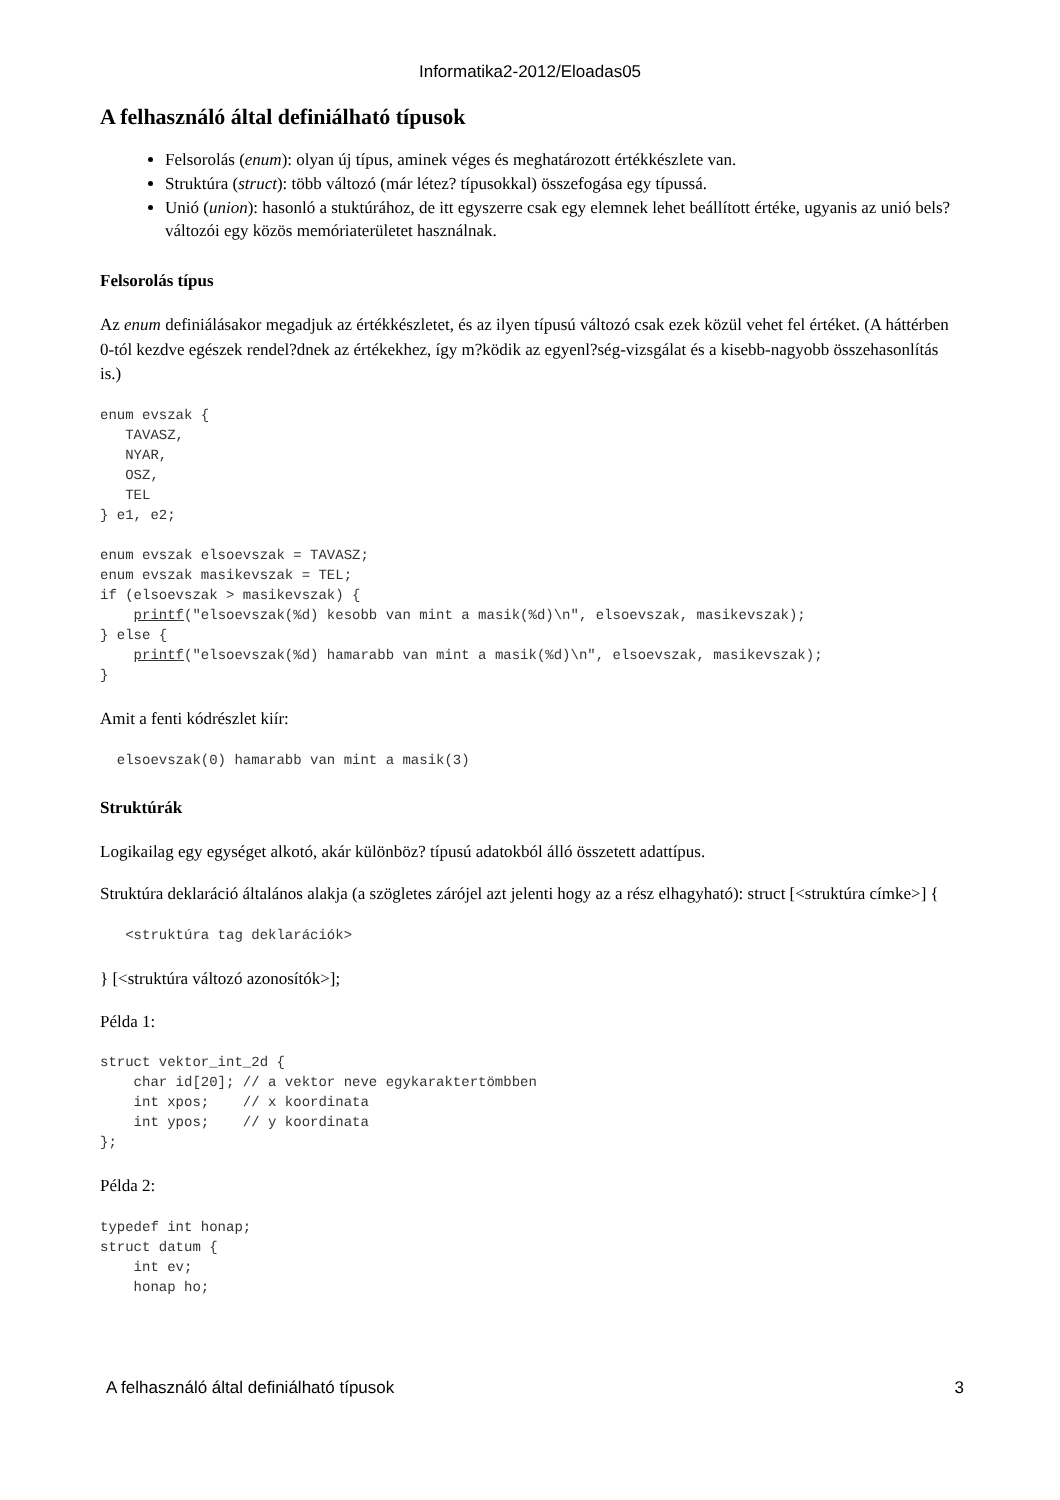Informatika2-2012/Eloadas05
A felhasználó által definiálható típusok
Felsorolás (enum): olyan új típus, aminek véges és meghatározott értékkészlete van.
Struktúra (struct): több változó (már létez? típusokkal) összefogása egy típussá.
Unió (union): hasonló a stuktúrához, de itt egyszerre csak egy elemnek lehet beállított értéke, ugyanis az unió bels? változói egy közös memóriaterületet használnak.
Felsorolás típus
Az enum definiálásakor megadjuk az értékkészletet, és az ilyen típusú változó csak ezek közül vehet fel értéket. (A háttérben 0-tól kezdve egészek rendel?dnek az értékekhez, így m?ködik az egyenl?ség-vizsgálat és a kisebb-nagyobb összehasonlítás is.)
enum evszak {
   TAVASZ,
   NYAR,
   OSZ,
   TEL
} e1, e2;

enum evszak elsoevszak = TAVASZ;
enum evszak masikevszak = TEL;
if (elsoevszak > masikevszak) {
    printf("elsoevszak(%d) kesobb van mint a masik(%d)\n", elsoevszak, masikevszak);
} else {
    printf("elsoevszak(%d) hamarabb van mint a masik(%d)\n", elsoevszak, masikevszak);
}
Amit a fenti kódrészlet kiír:
  elsoevszak(0) hamarabb van mint a masik(3)
Struktúrák
Logikailag egy egységet alkotó, akár különböz? típusú adatokból álló összetett adattípus.
Struktúra deklaráció általános alakja (a szögletes zárójel azt jelenti hogy az a rész elhagyható): struct [<struktúra címke>] {
   <struktúra tag deklarációk>
} [<struktúra változó azonosítók>];
Példa 1:
struct vektor_int_2d {
    char id[20]; // a vektor neve egykaraktertömbben
    int xpos;    // x koordinata
    int ypos;    // y koordinata
};
Példa 2:
typedef int honap;
struct datum {
    int ev;
    honap ho;
A felhasználó által definiálható típusok 3